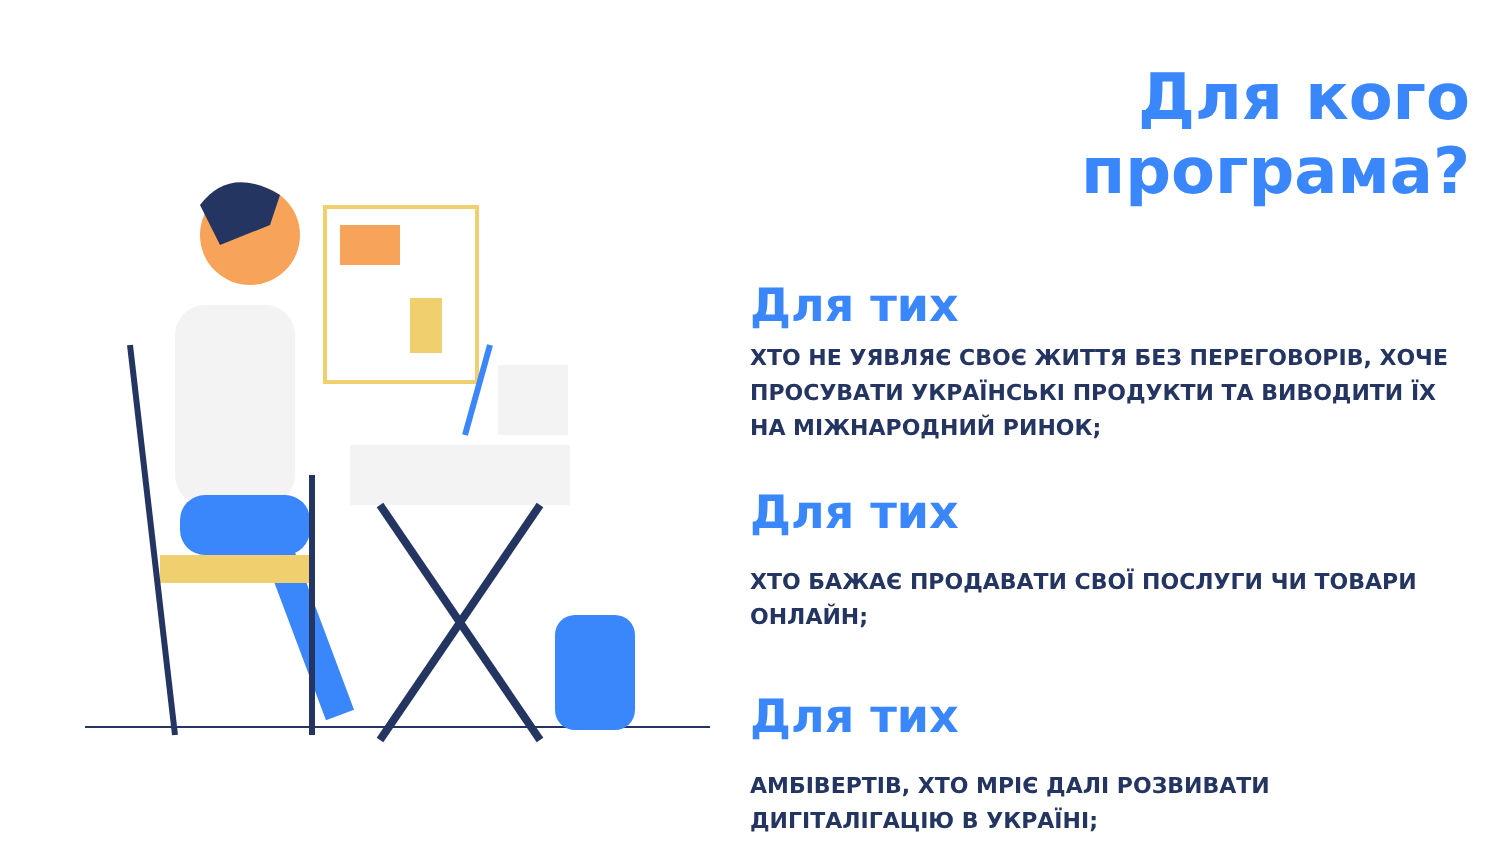Для кого програма?
Для тих
ХТО НЕ УЯВЛЯЄ СВОЄ ЖИТТЯ БЕЗ ПЕРЕГОВОРІВ, ХОЧЕ ПРОСУВАТИ УКРАЇНСЬКІ ПРОДУКТИ ТА ВИВОДИТИ ЇХ НА МІЖНАРОДНИЙ РИНОК;
Для тих
ХТО БАЖАЄ ПРОДАВАТИ СВОЇ ПОСЛУГИ ЧИ ТОВАРИ ОНЛАЙН;
Для тих
АМБІВЕРТІВ, ХТО МРІЄ ДАЛІ РОЗВИВАТИ ДИГІТАЛІГАЦІЮ В УКРАЇНІ;